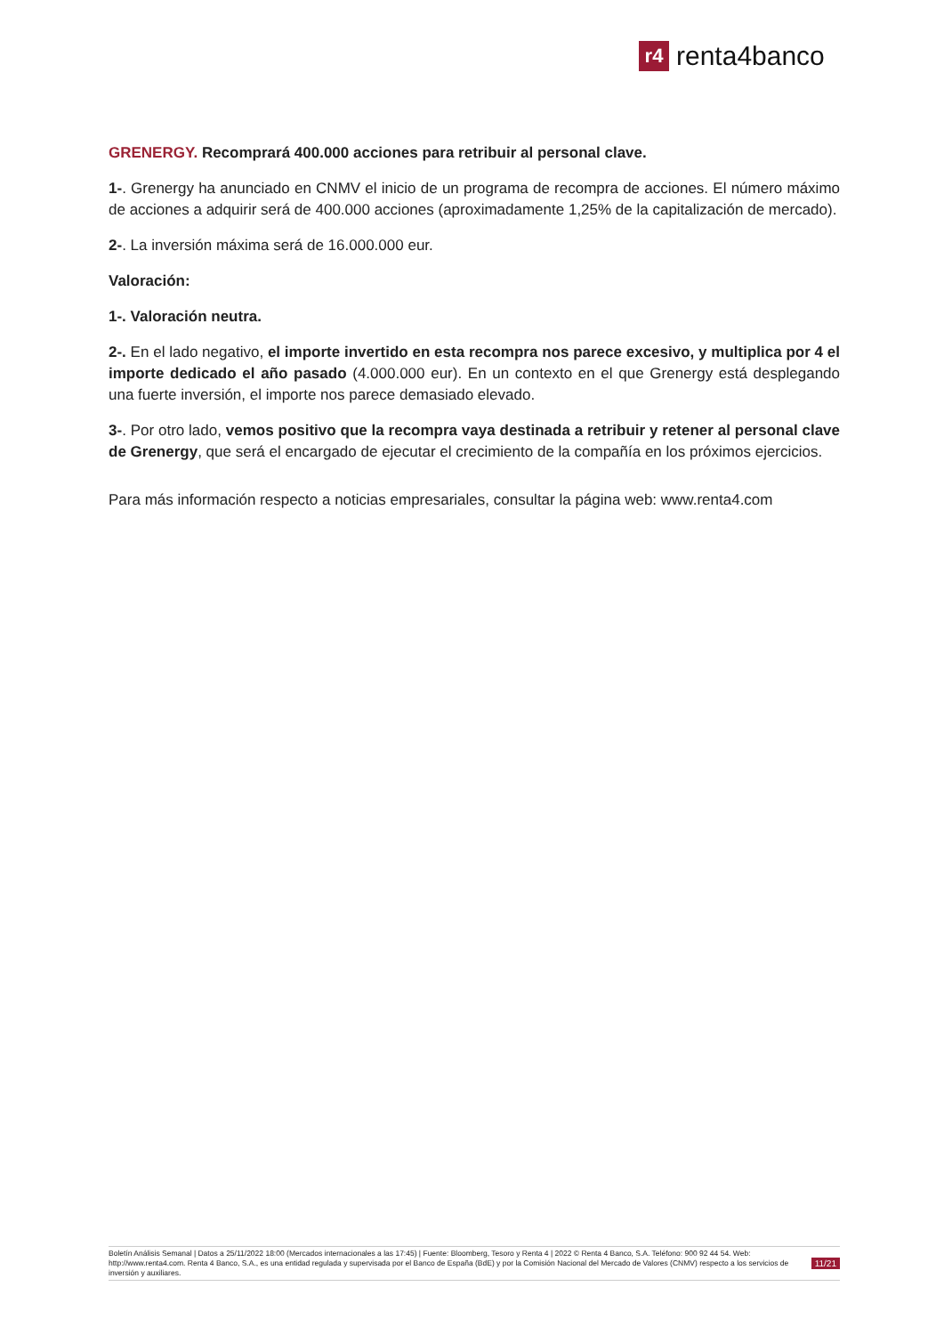r4
renta4banco
GRENERGY. Recomprará 400.000 acciones para retribuir al personal clave.
1-. Grenergy ha anunciado en CNMV el inicio de un programa de recompra de acciones. El número máximo de acciones a adquirir será de 400.000 acciones (aproximadamente 1,25% de la capitalización de mercado).
2-. La inversión máxima será de 16.000.000 eur.
Valoración:
1-. Valoración neutra.
2-. En el lado negativo, el importe invertido en esta recompra nos parece excesivo, y multiplica por 4 el importe dedicado el año pasado (4.000.000 eur). En un contexto en el que Grenergy está desplegando una fuerte inversión, el importe nos parece demasiado elevado.
3-. Por otro lado, vemos positivo que la recompra vaya destinada a retribuir y retener al personal clave de Grenergy, que será el encargado de ejecutar el crecimiento de la compañía en los próximos ejercicios.
Para más información respecto a noticias empresariales, consultar la página web: www.renta4.com
Boletín Análisis Semanal | Datos a 25/11/2022 18:00 (Mercados internacionales a las 17:45) | Fuente: Bloomberg, Tesoro y Renta 4 | 2022 © Renta 4 Banco, S.A. Teléfono: 900 92 44 54. Web: http://www.renta4.com. Renta 4 Banco, S.A., es una entidad regulada y supervisada por el Banco de España (BdE) y por la Comisión Nacional del Mercado de Valores (CNMV) respecto a los servicios de inversión y auxiliares.
11/21